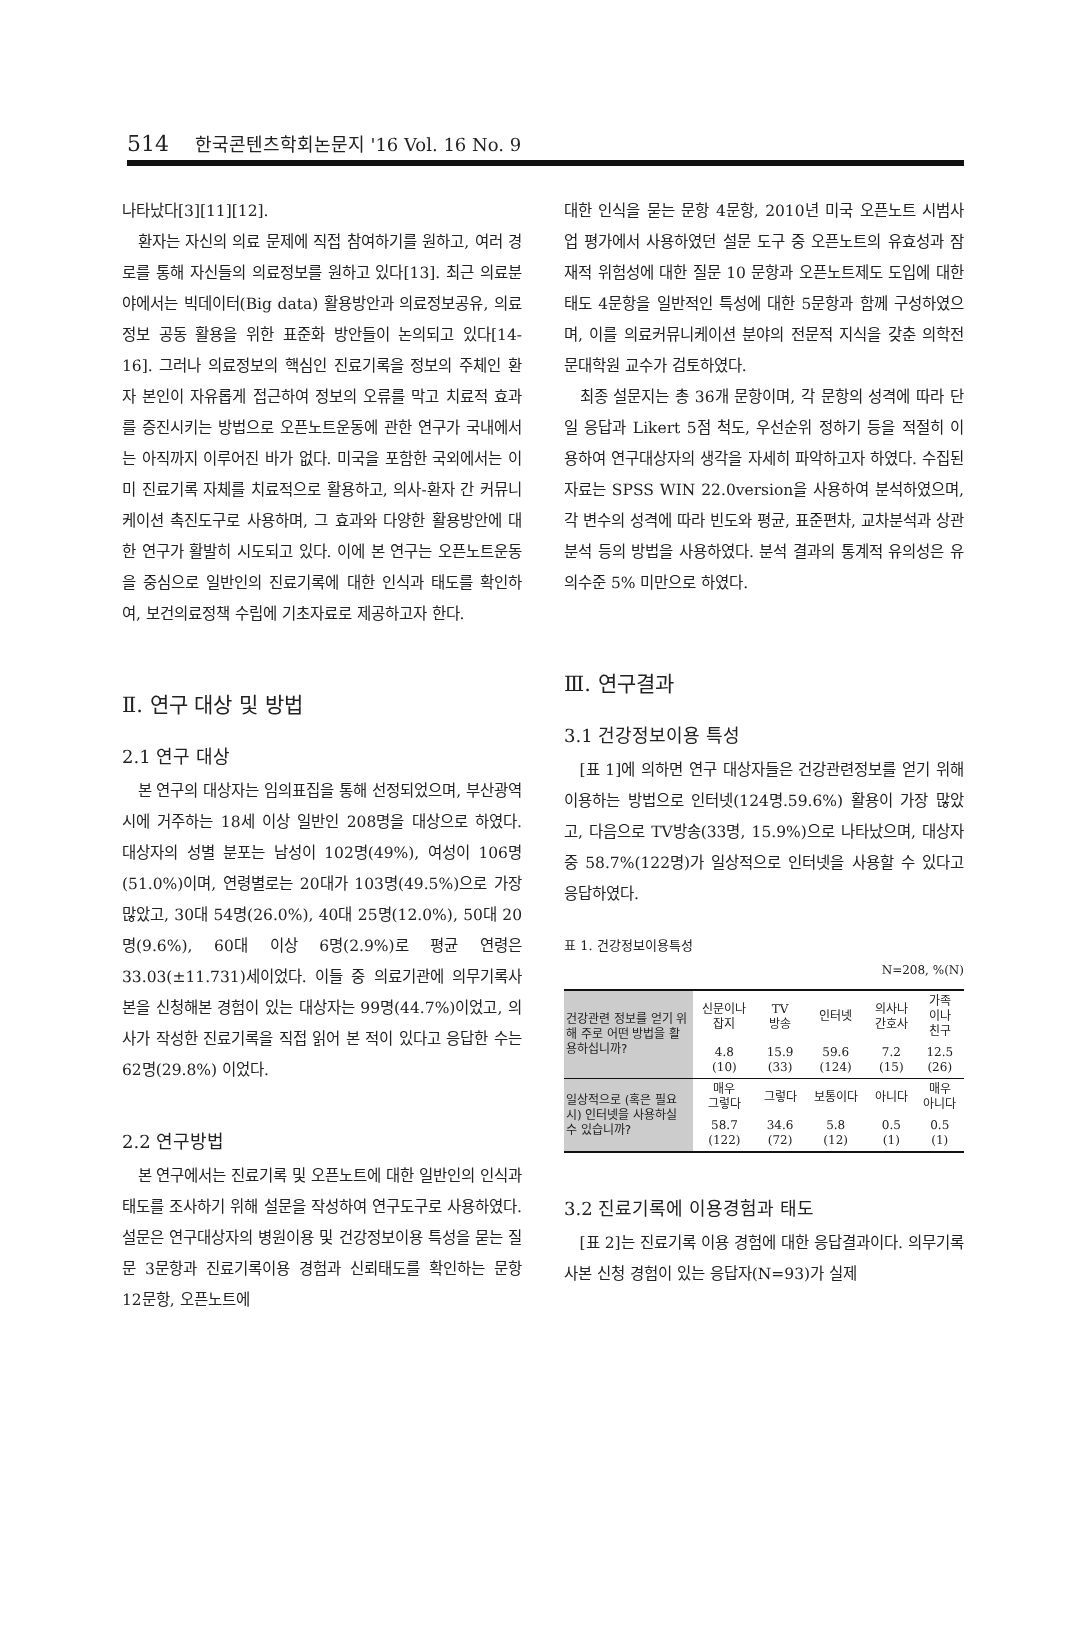514 한국콘텐츠학회논문지 '16 Vol. 16 No. 9
나타났다[3][11][12].
환자는 자신의 의료 문제에 직접 참여하기를 원하고, 여러 경로를 통해 자신들의 의료정보를 원하고 있다[13]. 최근 의료분야에서는 빅데이터(Big data) 활용방안과 의료정보공유, 의료정보 공동 활용을 위한 표준화 방안들이 논의되고 있다[14-16]. 그러나 의료정보의 핵심인 진료기록을 정보의 주체인 환자 본인이 자유롭게 접근하여 정보의 오류를 막고 치료적 효과를 증진시키는 방법으로 오픈노트운동에 관한 연구가 국내에서는 아직까지 이루어진 바가 없다. 미국을 포함한 국외에서는 이미 진료기록 자체를 치료적으로 활용하고, 의사-환자 간 커뮤니케이션 촉진도구로 사용하며, 그 효과와 다양한 활용방안에 대한 연구가 활발히 시도되고 있다. 이에 본 연구는 오픈노트운동을 중심으로 일반인의 진료기록에 대한 인식과 태도를 확인하여, 보건의료정책 수립에 기초자료로 제공하고자 한다.
Ⅱ. 연구 대상 및 방법
2.1 연구 대상
본 연구의 대상자는 임의표집을 통해 선정되었으며, 부산광역시에 거주하는 18세 이상 일반인 208명을 대상으로 하였다. 대상자의 성별 분포는 남성이 102명(49%), 여성이 106명(51.0%)이며, 연령별로는 20대가 103명(49.5%)으로 가장 많았고, 30대 54명(26.0%), 40대 25명(12.0%), 50대 20명(9.6%), 60대 이상 6명(2.9%)로 평균 연령은 33.03(±11.731)세이었다. 이들 중 의료기관에 의무기록사본을 신청해본 경험이 있는 대상자는 99명(44.7%)이었고, 의사가 작성한 진료기록을 직접 읽어 본 적이 있다고 응답한 수는 62명(29.8%) 이었다.
2.2 연구방법
본 연구에서는 진료기록 및 오픈노트에 대한 일반인의 인식과 태도를 조사하기 위해 설문을 작성하여 연구도구로 사용하였다. 설문은 연구대상자의 병원이용 및 건강정보이용 특성을 묻는 질문 3문항과 진료기록이용 경험과 신뢰태도를 확인하는 문항 12문항, 오픈노트에
대한 인식을 묻는 문항 4문항, 2010년 미국 오픈노트 시범사업 평가에서 사용하였던 설문 도구 중 오픈노트의 유효성과 잠재적 위험성에 대한 질문 10 문항과 오픈노트제도 도입에 대한 태도 4문항을 일반적인 특성에 대한 5문항과 함께 구성하였으며, 이를 의료커뮤니케이션 분야의 전문적 지식을 갖춘 의학전문대학원 교수가 검토하였다.
최종 설문지는 총 36개 문항이며, 각 문항의 성격에 따라 단일 응답과 Likert 5점 척도, 우선순위 정하기 등을 적절히 이용하여 연구대상자의 생각을 자세히 파악하고자 하였다. 수집된 자료는 SPSS WIN 22.0version을 사용하여 분석하였으며, 각 변수의 성격에 따라 빈도와 평균, 표준편차, 교차분석과 상관분석 등의 방법을 사용하였다. 분석 결과의 통계적 유의성은 유의수준 5% 미만으로 하였다.
Ⅲ. 연구결과
3.1 건강정보이용 특성
[표 1]에 의하면 연구 대상자들은 건강관련정보를 얻기 위해 이용하는 방법으로 인터넷(124명.59.6%) 활용이 가장 많았고, 다음으로 TV방송(33명, 15.9%)으로 나타났으며, 대상자중 58.7%(122명)가 일상적으로 인터넷을 사용할 수 있다고 응답하였다.
표 1. 건강정보이용특성
N=208, %(N)
| 건강관련 정보를 얻기 위해 주로 어떤 방법을 활용하십니까? | 신문이나 잡지 | TV 방송 | 인터넷 | 의사나 간호사 | 가족 이나 친구 |
| | 4.8 (10) | 15.9 (33) | 59.6 (124) | 7.2 (15) | 12.5 (26) |
| 일상적으로 (혹은 필요시) 인터넷을 사용하실 수 있습니까? | 매우 그렇다 | 그렇다 | 보통이다 | 아니다 | 매우 아니다 |
| | 58.7 (122) | 34.6 (72) | 5.8 (12) | 0.5 (1) | 0.5 (1) |
3.2 진료기록에 이용경험과 태도
[표 2]는 진료기록 이용 경험에 대한 응답결과이다. 의무기록 사본 신청 경험이 있는 응답자(N=93)가 실제